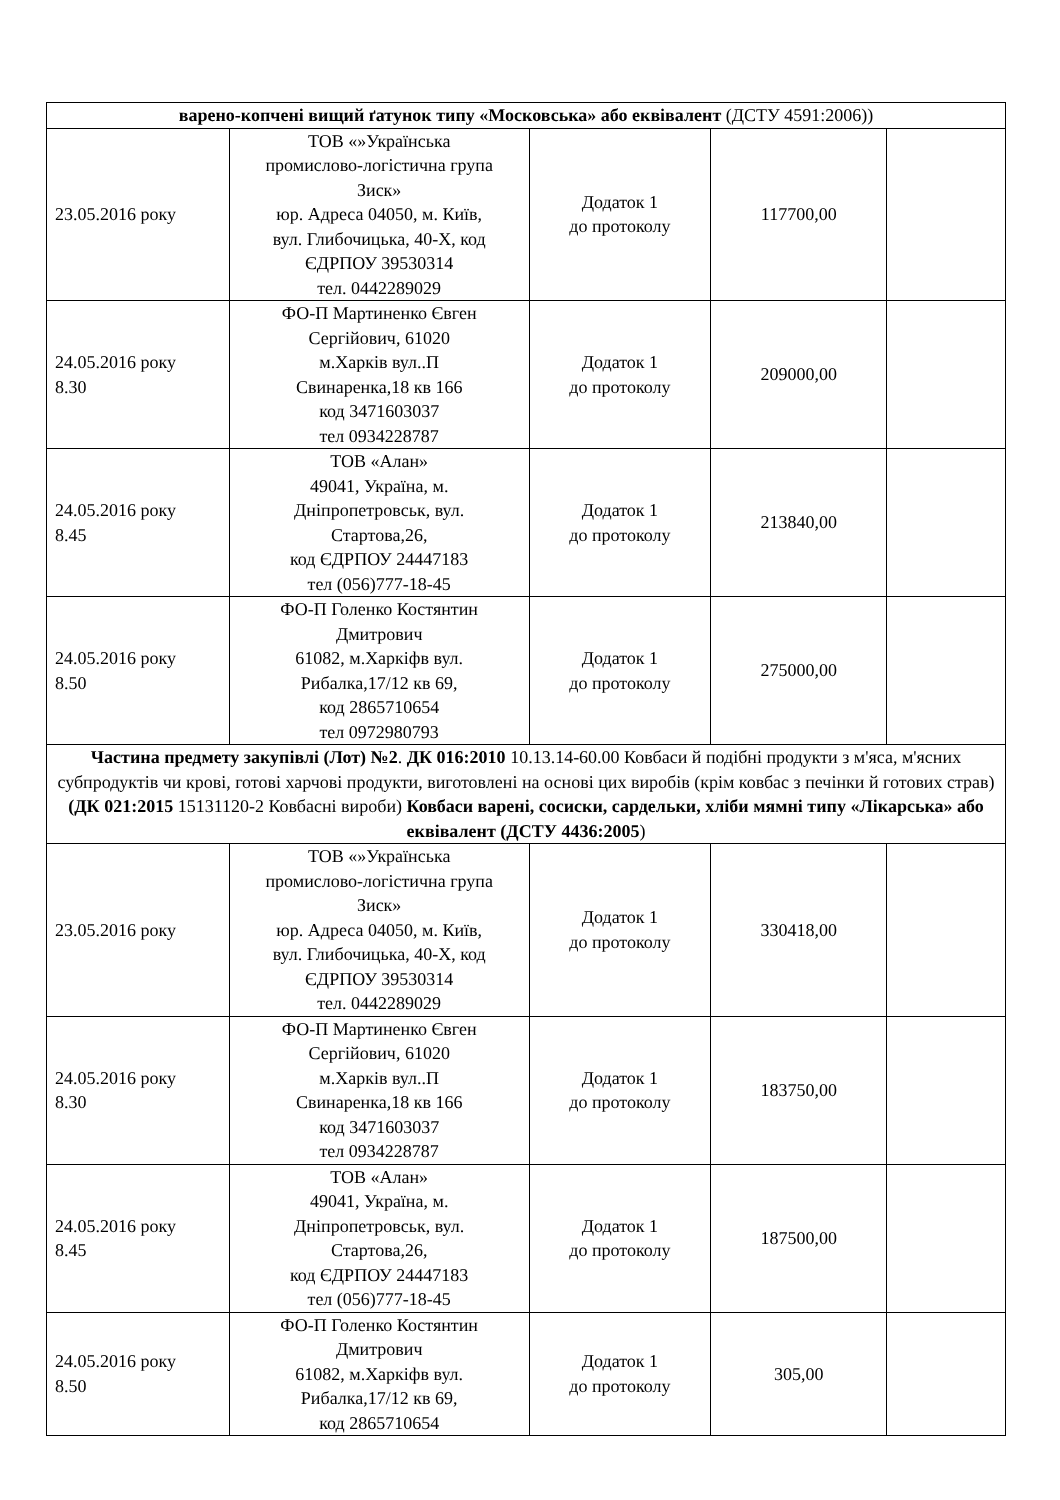| варено-копчені вищий ґатунок типу «Московська» або еквівалент (ДСТУ 4591:2006)) | | | | |
| 23.05.2016 року | ТОВ «»Українська промислово-логістична група Зиск» юр. Адреса 04050, м. Київ, вул. Глибочицька, 40-Х, код ЄДРПОУ 39530314 тел. 0442289029 | Додаток 1 до протоколу | 117700,00 | |
| 24.05.2016 року 8.30 | ФО-П Мартиненко Євген Сергійович, 61020 м.Харків вул..П Свинаренка,18 кв 166 код 3471603037 тел 0934228787 | Додаток 1 до протоколу | 209000,00 | |
| 24.05.2016 року 8.45 | ТОВ «Алан» 49041, Україна, м. Дніпропетровськ, вул. Стартова,26, код ЄДРПОУ 24447183 тел (056)777-18-45 | Додаток 1 до протоколу | 213840,00 | |
| 24.05.2016 року 8.50 | ФО-П Голенко Костянтин Дмитрович 61082, м.Харкіфв вул. Рибалка,17/12 кв 69, код 2865710654 тел 0972980793 | Додаток 1 до протоколу | 275000,00 | |
| Частина предмету закупівлі (Лот) №2 . ДК 016:2010 10.13.14-60.00 Ковбаси й подібні продукти з м'яса, м'ясних субпродуктів чи крові, готові харчові продукти, виготовлені на основі цих виробів (крім ковбас з печінки й готових страв) (ДК 021:2015 15131120-2 Ковбасні вироби) Ковбаси варені, сосиски, сардельки, хліби мямні типу «Лікарська» або еквівалент (ДСТУ 4436:2005 ) | | | | |
| 23.05.2016 року | ТОВ «»Українська промислово-логістична група Зиск» юр. Адреса 04050, м. Київ, вул. Глибочицька, 40-Х, код ЄДРПОУ 39530314 тел. 0442289029 | Додаток 1 до протоколу | 330418,00 | |
| 24.05.2016 року 8.30 | ФО-П Мартиненко Євген Сергійович, 61020 м.Харків вул..П Свинаренка,18 кв 166 код 3471603037 тел 0934228787 | Додаток 1 до протоколу | 183750,00 | |
| 24.05.2016 року 8.45 | ТОВ «Алан» 49041, Україна, м. Дніпропетровськ, вул. Стартова,26, код ЄДРПОУ 24447183 тел (056)777-18-45 | Додаток 1 до протоколу | 187500,00 | |
| 24.05.2016 року 8.50 | ФО-П Голенко Костянтин Дмитрович 61082, м.Харкіфв вул. Рибалка,17/12 кв 69, код 2865710654 | Додаток 1 до протоколу | 305,00 | |